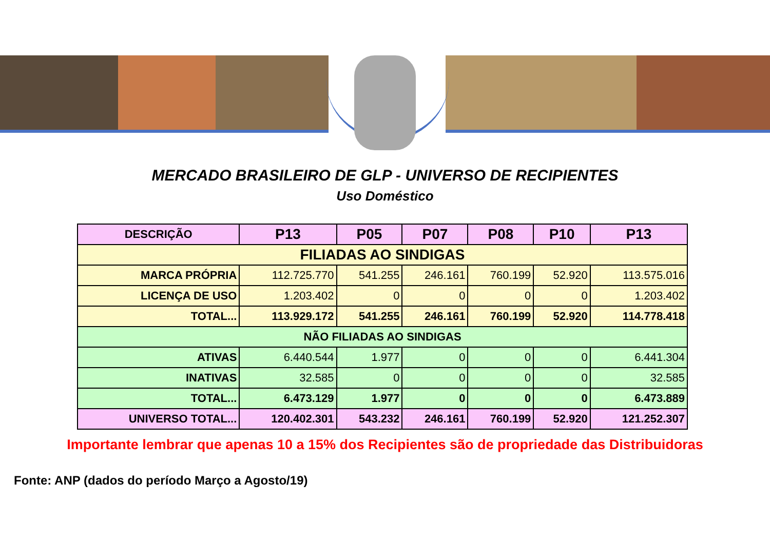MERCADO BRASILEIRO DE GLP - UNIVERSO DE RECIPIENTES
Uso Doméstico
| DESCRIÇÃO | P13 | P05 | P07 | P08 | P10 | P13 |
| --- | --- | --- | --- | --- | --- | --- |
| FILIADAS AO SINDIGAS | | | | | | |
| MARCA PRÓPRIA | 112.725.770 | 541.255 | 246.161 | 760.199 | 52.920 | 113.575.016 |
| LICENÇA DE USO | 1.203.402 | 0 | 0 | 0 | 0 | 1.203.402 |
| TOTAL... | 113.929.172 | 541.255 | 246.161 | 760.199 | 52.920 | 114.778.418 |
| NÃO FILIADAS AO SINDIGAS | | | | | | |
| ATIVAS | 6.440.544 | 1.977 | 0 | 0 | 0 | 6.441.304 |
| INATIVAS | 32.585 | 0 | 0 | 0 | 0 | 32.585 |
| TOTAL... | 6.473.129 | 1.977 | 0 | 0 | 0 | 6.473.889 |
| UNIVERSO TOTAL... | 120.402.301 | 543.232 | 246.161 | 760.199 | 52.920 | 121.252.307 |
Importante lembrar que apenas 10 a 15% dos Recipientes são de propriedade das Distribuidoras
Fonte: ANP (dados do período Março a Agosto/19)